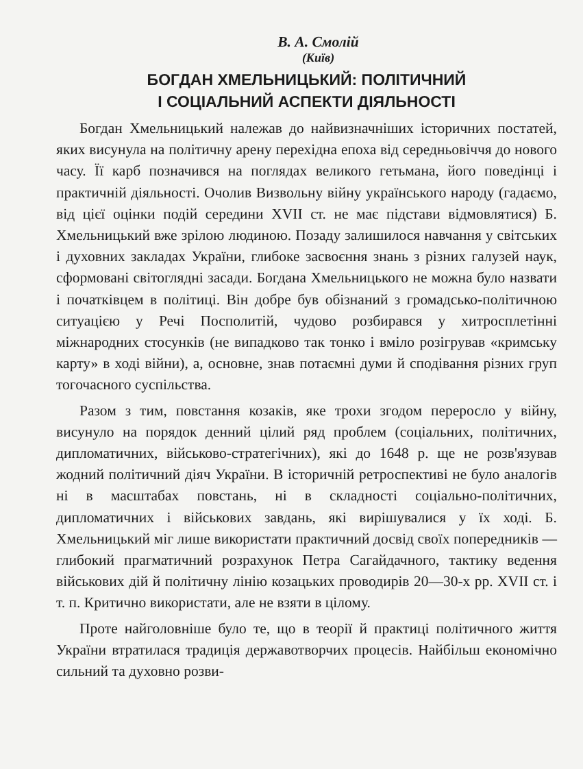В. А. Смолій
(Київ)
БОГДАН ХМЕЛЬНИЦЬКИЙ: ПОЛІТИЧНИЙ
І СОЦІАЛЬНИЙ АСПЕКТИ ДІЯЛЬНОСТІ
Богдан Хмельницький належав до найвизначніших історичних постатей, яких висунула на політичну арену перехідна епоха від середньовіччя до нового часу. Її карб позначився на поглядах великого гетьмана, його поведінці і практичній діяльності. Очолив Визвольну війну українського народу (гадаємо, від цієї оцінки подій середини XVII ст. не має підстави відмовлятися) Б. Хмельницький вже зрілою людиною. Позаду залишилося навчання у світських і духовних закладах України, глибоке засвоєння знань з різних галузей наук, сформовані світоглядні засади. Богдана Хмельницького не можна було назвати і початківцем в політиці. Він добре був обізнаний з громадсько-політичною ситуацією у Речі Посполитій, чудово розбирався у хитросплетінні міжнародних стосунків (не випадково так тонко і вміло розігрував «кримську карту» в ході війни), а, основне, знав потаємні думи й сподівання різних груп тогочасного суспільства.
Разом з тим, повстання козаків, яке трохи згодом переросло у війну, висунуло на порядок денний цілий ряд проблем (соціальних, політичних, дипломатичних, військово-стратегічних), які до 1648 р. ще не розв'язував жодний політичний діяч України. В історичній ретроспективі не було аналогів ні в масштабах повстань, ні в складності соціально-політичних, дипломатичних і військових завдань, які вирішувалися у їх ході. Б. Хмельницький міг лише використати практичний досвід своїх попередників — глибокий прагматичний розрахунок Петра Сагайдачного, тактику ведення військових дій й політичну лінію козацьких проводирів 20—30-х рр. XVII ст. і т. п. Критично використати, але не взяти в цілому.
Проте найголовніше було те, що в теорії й практиці політичного життя України втратилася традиція державотворчих процесів. Найбільш економічно сильний та духовно розви-